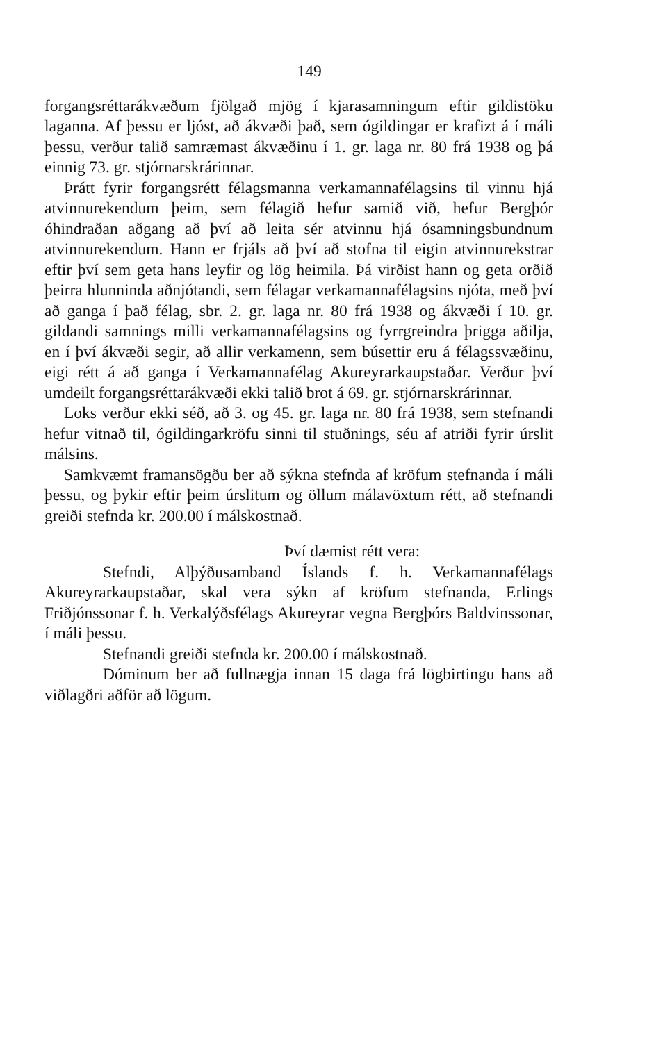149
forgangsréttarákvæðum fjölgað mjög í kjarasamningum eftir gildistöku laganna. Af þessu er ljóst, að ákvæði það, sem ógildingar er krafizt á í máli þessu, verður talið samræmast ákvæðinu í 1. gr. laga nr. 80 frá 1938 og þá einnig 73. gr. stjórnarskrárinnar.
Þrátt fyrir forgangsrétt félagsmanna verkamannafélagsins til vinnu hjá atvinnurekendum þeim, sem félagið hefur samið við, hefur Bergþór óhindraðan aðgang að því að leita sér atvinnu hjá ósamningsbundnum atvinnurekendum. Hann er frjáls að því að stofna til eigin atvinnurekstrar eftir því sem geta hans leyfir og lög heimila. Þá virðist hann og geta orðið þeirra hlunninda aðnjótandi, sem félagar verkamannafélagsins njóta, með því að ganga í það félag, sbr. 2. gr. laga nr. 80 frá 1938 og ákvæði í 10. gr. gildandi samnings milli verkamannafélagsins og fyrrgreindra þrigga aðilja, en í því ákvæði segir, að allir verkamenn, sem búsettir eru á félagssvæðinu, eigi rétt á að ganga í Verkamannafélag Akureyrarkaupstaðar. Verður því umdeilt forgangsréttarákvæði ekki talið brot á 69. gr. stjórnarskrárinnar.
Loks verður ekki séð, að 3. og 45. gr. laga nr. 80 frá 1938, sem stefnandi hefur vitnað til, ógildingarkröfu sinni til stuðnings, séu af atriði fyrir úrslit málsins.
Samkvæmt framansögðu ber að sýkna stefnda af kröfum stefnanda í máli þessu, og þykir eftir þeim úrslitum og öllum málavöxtum rétt, að stefnandi greiði stefnda kr. 200.00 í málskostnað.
Því dæmist rétt vera:
Stefndi, Alþýðusamband Íslands f. h. Verkamannafélags Akureyrarkaupstaðar, skal vera sýkn af kröfum stefnanda, Erlings Friðjónssonar f. h. Verkalýðsfélags Akureyrar vegna Bergþórs Baldvinssonar, í máli þessu.
Stefnandi greiði stefnda kr. 200.00 í málskostnað.
Dóminum ber að fullnægja innan 15 daga frá lögbirtingu hans að viðlagðri aðför að lögum.